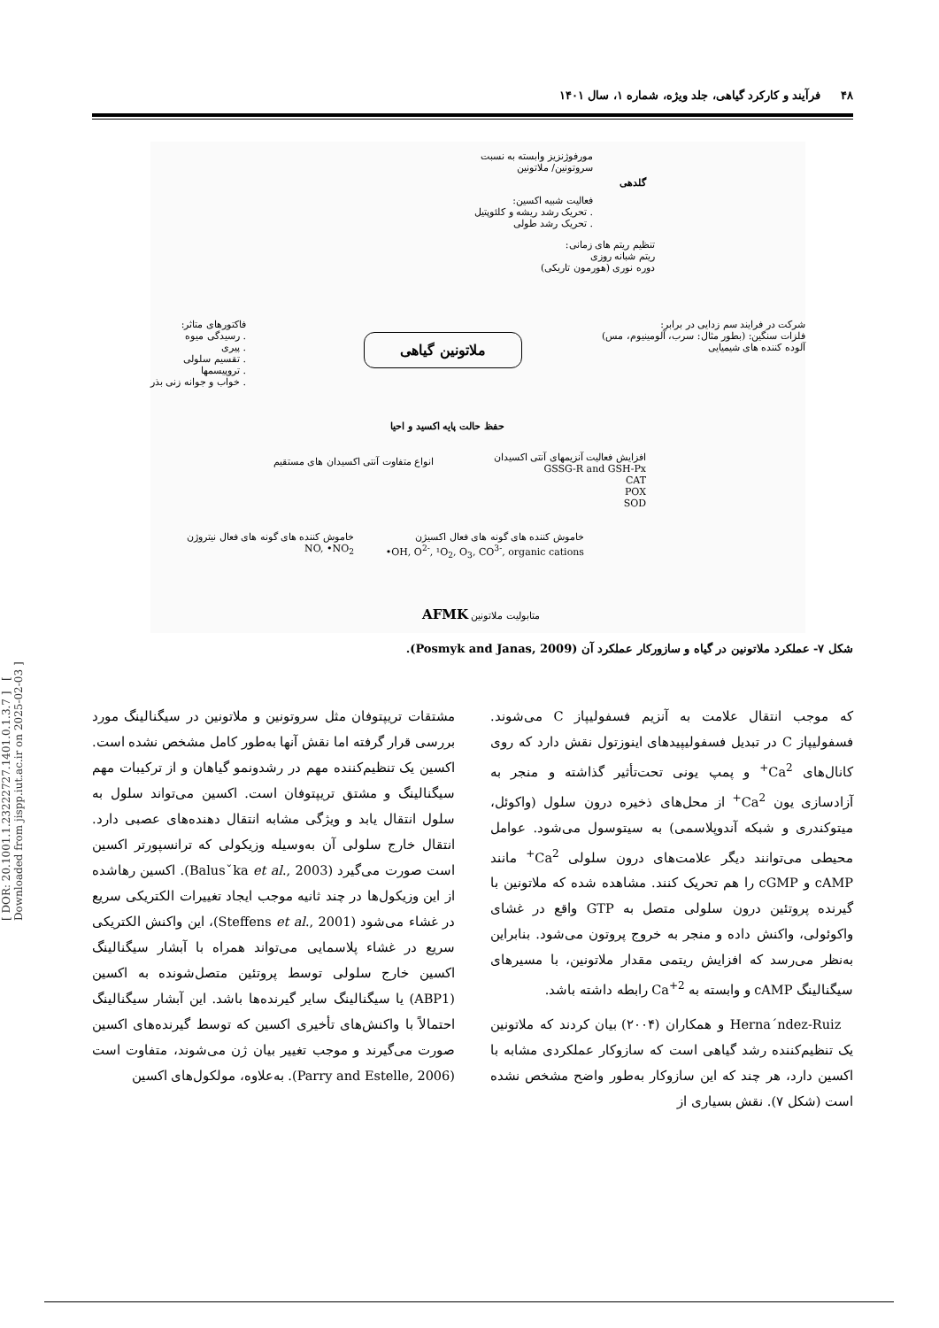۴۸ فرآیند و کارکرد گیاهی، جلد ویژه، شماره ۱، سال ۱۴۰۱
مورفوژنزیز وابسته به نسبت
سروتونین/ ملاتونین
فعالیت شبیه اکسین:
. تحریک رشد ریشه و کلئوپتیل
. تحریک رشد طولی
گلدهی
تنظیم ریتم های زمانی:
ریتم شبانه روزی
دوره نوری (هورمون تاریکی)
فاکتورهای متاثر:
. رسیدگی میوه
. پیری
. تقسیم سلولی
. تروپیسمها
. خواب و جوانه زنی بذر
ملاتونین گیاهی
شرکت در فرایند سم زدایی در برابر:
فلزات سنگین: (بطور مثال: سرب، آلومینیوم، مس)
آلوده کننده های شیمیایی
حفظ حالت پایه اکسید و احیا
انواع متفاوت آنتی اکسیدان های مستقیم
افزایش فعالیت آنزیمهای آنتی اکسیدان
GSSG-R and GSH-Px
CAT
POX
SOD
خاموش کننده های گونه های فعال نیتروژن
NO, •NO<sub>2</sub>
خاموش کننده های گونه های فعال اکسیژن
•OH, O<sup>2-</sup>, ¹O<sub>2</sub>, O<sub>3</sub>, CO<sup>3-</sup>, organic cations
متابولیت ملاتونین AFMK
شکل ۷- عملکرد ملاتونین در گیاه و سازورکار عملکرد آن (Posmyk and Janas, 2009).
که موجب انتقال علامت به آنزیم فسفولیپاز C می‌شوند. فسفولیپاز C در تبدیل فسفولیپیدهای اینوزتول نقش دارد که روی کانال‌های Ca<sup>2+</sup> و پمپ یونی تحت‌تأثیر گذاشته و منجر به آزادسازی یون Ca<sup>2+</sup> از محل‌های ذخیره درون سلول (واکوئل، میتوکندری و شبکه آندوپلاسمی) به سیتوسول می‌شود. عوامل محیطی می‌توانند دیگر علامت‌های درون سلولی Ca<sup>2+</sup> مانند cAMP و cGMP را هم تحریک کنند. مشاهده شده که ملاتونین با گیرنده پروتئین درون سلولی متصل به GTP واقع در غشای واکوئولی، واکنش داده و منجر به خروج پروتون می‌شود. بنابراین به‌نظر می‌رسد که افزایش ریتمی مقدار ملاتونین، با مسیرهای سیگنالینگ cAMP و وابسته به Ca<sup>+2</sup> رابطه داشته باشد.
Herna´ndez-Ruiz و همکاران (۲۰۰۴) بیان کردند که ملاتونین یک تنظیم‌کننده رشد گیاهی است که سازوکار عملکردی مشابه با اکسین دارد، هر چند که این سازوکار به‌طور واضح مشخص نشده است (شکل ۷). نقش بسیاری از
مشتقات تریپتوفان مثل سروتونین و ملاتونین در سیگنالینگ مورد بررسی قرار گرفته اما نقش آنها به‌طور کامل مشخص نشده است. اکسین یک تنظیم‌کننده مهم در رشدونمو گیاهان و از ترکیبات مهم سیگنالینگ و مشتق تریپتوفان است. اکسین می‌تواند سلول به سلول انتقال یابد و ویژگی مشابه انتقال دهنده‌های عصبی دارد. انتقال خارج سلولی آن به‌وسیله وزیکولی که ترانسپورتر اکسین است صورت می‌گیرد (Balusˇka et al., 2003). اکسین رهاشده از این وزیکول‌ها در چند ثانیه موجب ایجاد تغییرات الکتریکی سریع در غشاء می‌شود (Steffens et al., 2001)، این واکنش الکتریکی سریع در غشاء پلاسمایی می‌تواند همراه با آبشار سیگنالینگ اکسین خارج سلولی توسط پروتئین متصل‌شونده به اکسین (ABP1) یا سیگنالینگ سایر گیرنده‌ها باشد. این آبشار سیگنالینگ احتمالاً با واکنش‌های تأخیری اکسین که توسط گیرنده‌های اکسین صورت می‌گیرند و موجب تغییر بیان ژن می‌شوند، متفاوت است (Parry and Estelle, 2006). به‌علاوه، مولکول‌های اکسین
[ DOR: 20.1001.1.23222727.1401.0.1.3.7 ] [ Downloaded from jispp.iut.ac.ir on 2025-02-03 ]